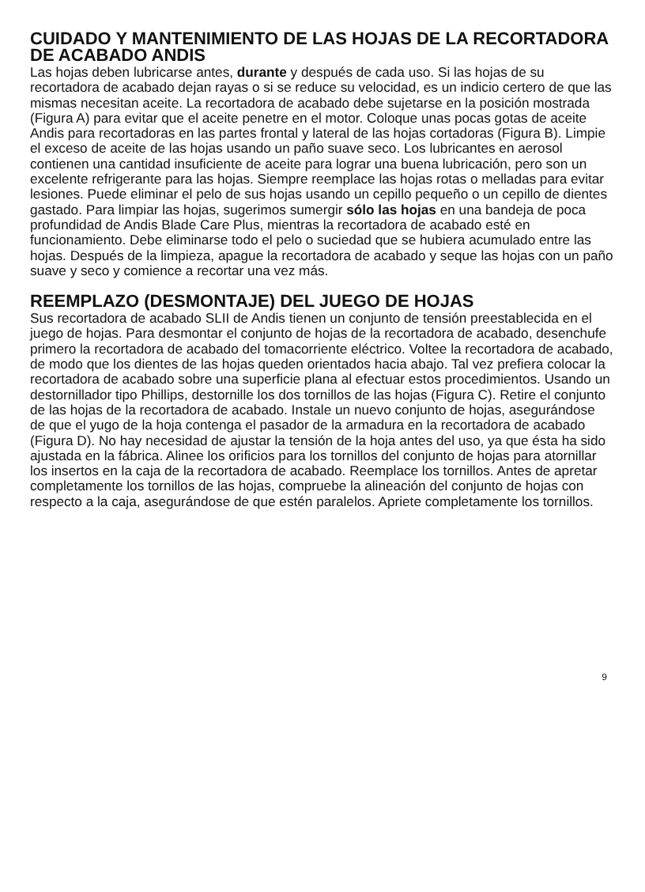CUIDADO Y MANTENIMIENTO DE LAS HOJAS DE LA RECORTADORA DE ACABADO ANDIS
Las hojas deben lubricarse antes, durante y después de cada uso. Si las hojas de su recortadora de acabado dejan rayas o si se reduce su velocidad, es un indicio certero de que las mismas necesitan aceite. La recortadora de acabado debe sujetarse en la posición mostrada (Figura A) para evitar que el aceite penetre en el motor. Coloque unas pocas gotas de aceite Andis para recortadoras en las partes frontal y lateral de las hojas cortadoras (Figura B). Limpie el exceso de aceite de las hojas usando un paño suave seco. Los lubricantes en aerosol contienen una cantidad insuficiente de aceite para lograr una buena lubricación, pero son un excelente refrigerante para las hojas. Siempre reemplace las hojas rotas o melladas para evitar lesiones. Puede eliminar el pelo de sus hojas usando un cepillo pequeño o un cepillo de dientes gastado. Para limpiar las hojas, sugerimos sumergir sólo las hojas en una bandeja de poca profundidad de Andis Blade Care Plus, mientras la recortadora de acabado esté en funcionamiento. Debe eliminarse todo el pelo o suciedad que se hubiera acumulado entre las hojas. Después de la limpieza, apague la recortadora de acabado y seque las hojas con un paño suave y seco y comience a recortar una vez más.
REEMPLAZO (DESMONTAJE) DEL JUEGO DE HOJAS
Sus recortadora de acabado SLII de Andis tienen un conjunto de tensión preestablecida en el juego de hojas. Para desmontar el conjunto de hojas de la recortadora de acabado, desenchufe primero la recortadora de acabado del tomacorriente eléctrico. Voltee la recortadora de acabado, de modo que los dientes de las hojas queden orientados hacia abajo. Tal vez prefiera colocar la recortadora de acabado sobre una superficie plana al efectuar estos procedimientos. Usando un destornillador tipo Phillips, destornille los dos tornillos de las hojas (Figura C). Retire el conjunto de las hojas de la recortadora de acabado. Instale un nuevo conjunto de hojas, asegurándose de que el yugo de la hoja contenga el pasador de la armadura en la recortadora de acabado (Figura D). No hay necesidad de ajustar la tensión de la hoja antes del uso, ya que ésta ha sido ajustada en la fábrica. Alinee los orificios para los tornillos del conjunto de hojas para atornillar los insertos en la caja de la recortadora de acabado. Reemplace los tornillos. Antes de apretar completamente los tornillos de las hojas, compruebe la alineación del conjunto de hojas con respecto a la caja, asegurándose de que estén paralelos. Apriete completamente los tornillos.
9